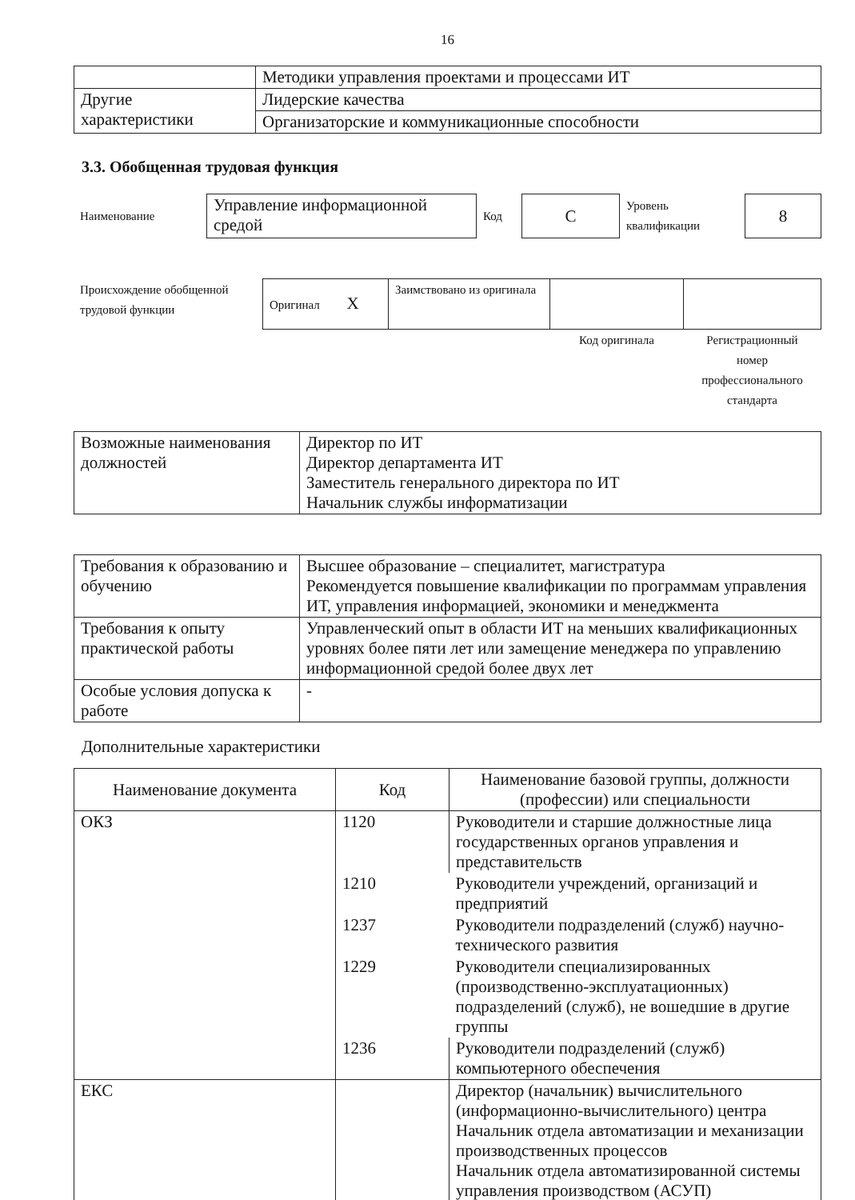16
| | Методики управления проектами и процессами ИТ |
| Другие характеристики | Лидерские качества |
| | Организаторские и коммуникационные способности |
3.3. Обобщенная трудовая функция
| Наименование | Управление информационной средой | Код | C | Уровень квалификации | 8 |
| Происхождение обобщенной трудовой функции | Оригинал X | Заимствовано из оригинала | | |
| | | | Код оригинала | Регистрационный номер профессионального стандарта |
| Возможные наименования должностей | Директор по ИТ Директор департамента ИТ Заместитель генерального директора по ИТ Начальник службы информатизации |
| Требования к образованию и обучению | Высшее образование – специалитет, магистратура Рекомендуется повышение квалификации по программам управления ИТ, управления информацией, экономики и менеджмента |
| Требования к опыту практической работы | Управленческий опыт в области ИТ на меньших квалификационных уровнях более пяти лет или замещение менеджера по управлению информационной средой более двух лет |
| Особые условия допуска к работе | - |
Дополнительные характеристики
| Наименование документа | Код | Наименование базовой группы, должности (профессии) или специальности |
| --- | --- | --- |
| ОКЗ | 1120 | Руководители и старшие должностные лица государственных органов управления и представительств |
| | 1210 | Руководители учреждений, организаций и предприятий |
| | 1237 | Руководители подразделений (служб) научно-технического развития |
| | 1229 | Руководители специализированных (производственно-эксплуатационных) подразделений (служб), не вошедшие в другие группы |
| | 1236 | Руководители подразделений (служб) компьютерного обеспечения |
| ЕКС | | Директор (начальник) вычислительного (информационно-вычислительного) центра Начальник отдела автоматизации и механизации производственных процессов Начальник отдела автоматизированной системы управления производством (АСУП) |